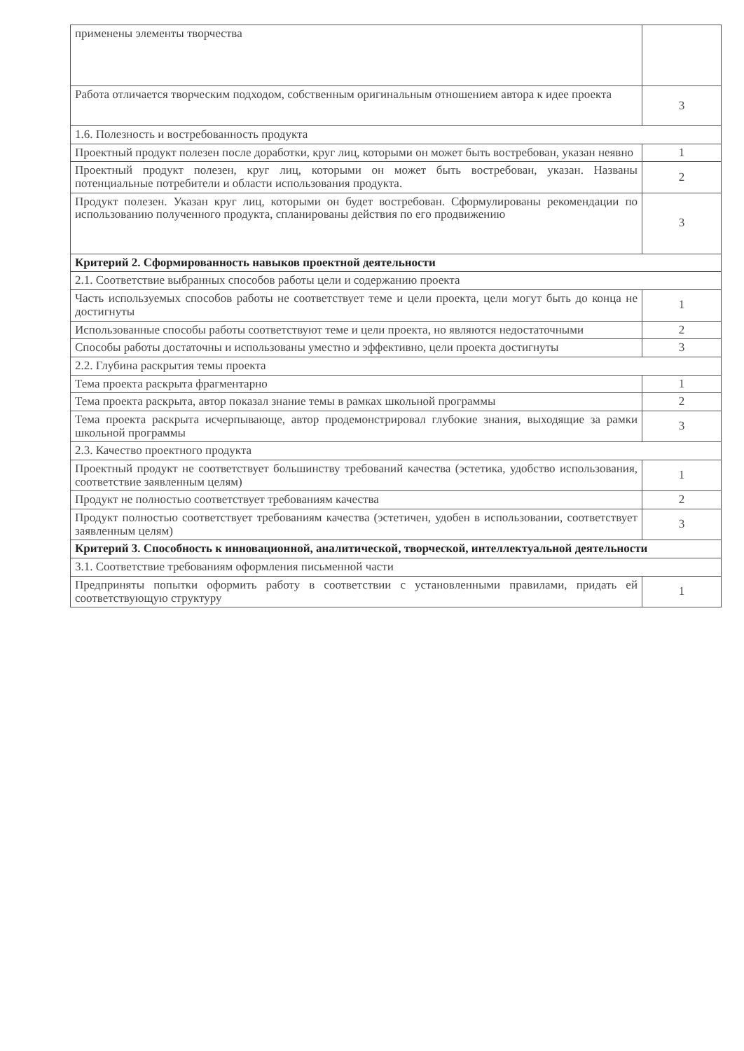| применены элементы творчества | |
| Работа отличается творческим подходом, собственным оригинальным отношением автора к идее проекта | 3 |
| 1.6. Полезность и востребованность продукта | |
| Проектный продукт полезен после доработки, круг лиц, которыми он может быть востребован, указан неявно | 1 |
| Проектный продукт полезен, круг лиц, которыми он может быть востребован, указан. Названы потенциальные потребители и области использования продукта. | 2 |
| Продукт полезен. Указан круг лиц, которыми он будет востребован. Сформулированы рекомендации по использованию полученного продукта, спланированы действия по его продвижению | 3 |
| Критерий 2. Сформированность навыков проектной деятельности | |
| 2.1. Соответствие выбранных способов работы цели и содержанию проекта | |
| Часть используемых способов работы не соответствует теме и цели проекта, цели могут быть до конца не достигнуты | 1 |
| Использованные способы работы соответствуют теме и цели проекта, но являются недостаточными | 2 |
| Способы работы достаточны и использованы уместно и эффективно, цели проекта достигнуты | 3 |
| 2.2. Глубина раскрытия темы проекта | |
| Тема проекта раскрыта фрагментарно | 1 |
| Тема проекта раскрыта, автор показал знание темы в рамках школьной программы | 2 |
| Тема проекта раскрыта исчерпывающе, автор продемонстрировал глубокие знания, выходящие за рамки школьной программы | 3 |
| 2.3. Качество проектного продукта | |
| Проектный продукт не соответствует большинству требований качества (эстетика, удобство использования, соответствие заявленным целям) | 1 |
| Продукт не полностью соответствует требованиям качества | 2 |
| Продукт полностью соответствует требованиям качества (эстетичен, удобен в использовании, соответствует заявленным целям) | 3 |
| Критерий 3. Способность к инновационной, аналитической, творческой, интеллектуальной деятельности | |
| 3.1. Соответствие требованиям оформления письменной части | |
| Предприняты попытки оформить работу в соответствии с установленными правилами, придать ей соответствующую структуру | 1 |